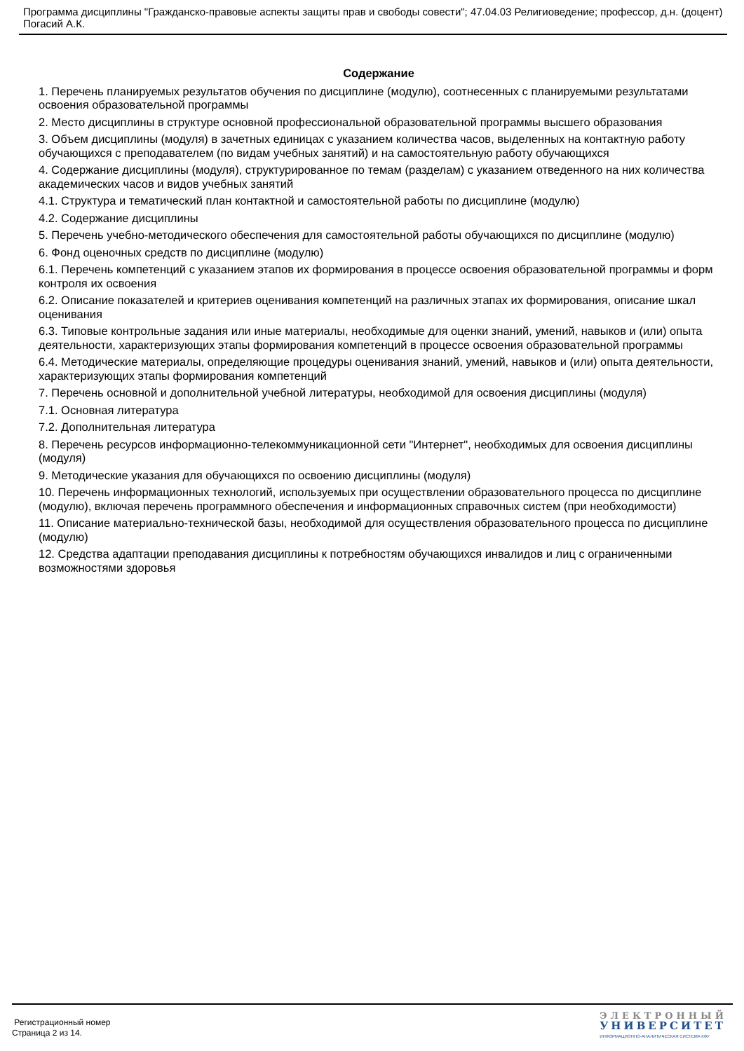Программа дисциплины "Гражданско-правовые аспекты защиты прав и свободы совести"; 47.04.03 Религиоведение; профессор, д.н. (доцент) Погасий А.К.
Содержание
1. Перечень планируемых результатов обучения по дисциплине (модулю), соотнесенных с планируемыми результатами освоения образовательной программы
2. Место дисциплины в структуре основной профессиональной образовательной программы высшего образования
3. Объем дисциплины (модуля) в зачетных единицах с указанием количества часов, выделенных на контактную работу обучающихся с преподавателем (по видам учебных занятий) и на самостоятельную работу обучающихся
4. Содержание дисциплины (модуля), структурированное по темам (разделам) с указанием отведенного на них количества академических часов и видов учебных занятий
4.1. Структура и тематический план контактной и самостоятельной работы по дисциплине (модулю)
4.2. Содержание дисциплины
5. Перечень учебно-методического обеспечения для самостоятельной работы обучающихся по дисциплине (модулю)
6. Фонд оценочных средств по дисциплине (модулю)
6.1. Перечень компетенций с указанием этапов их формирования в процессе освоения образовательной программы и форм контроля их освоения
6.2. Описание показателей и критериев оценивания компетенций на различных этапах их формирования, описание шкал оценивания
6.3. Типовые контрольные задания или иные материалы, необходимые для оценки знаний, умений, навыков и (или) опыта деятельности, характеризующих этапы формирования компетенций в процессе освоения образовательной программы
6.4. Методические материалы, определяющие процедуры оценивания знаний, умений, навыков и (или) опыта деятельности, характеризующих этапы формирования компетенций
7. Перечень основной и дополнительной учебной литературы, необходимой для освоения дисциплины (модуля)
7.1. Основная литература
7.2. Дополнительная литература
8. Перечень ресурсов информационно-телекоммуникационной сети "Интернет", необходимых для освоения дисциплины (модуля)
9. Методические указания для обучающихся по освоению дисциплины (модуля)
10. Перечень информационных технологий, используемых при осуществлении образовательного процесса по дисциплине (модулю), включая перечень программного обеспечения и информационных справочных систем (при необходимости)
11. Описание материально-технической базы, необходимой для осуществления образовательного процесса по дисциплине (модулю)
12. Средства адаптации преподавания дисциплины к потребностям обучающихся инвалидов и лиц с ограниченными возможностями здоровья
Регистрационный номер
Страница 2 из 14.
ЭЛЕКТРОННЫЙ
УНИВЕРСИТЕТ
ИНФОРМАЦИОННО-АНАЛИТИЧЕСКАЯ СИСТЕМА КФУ